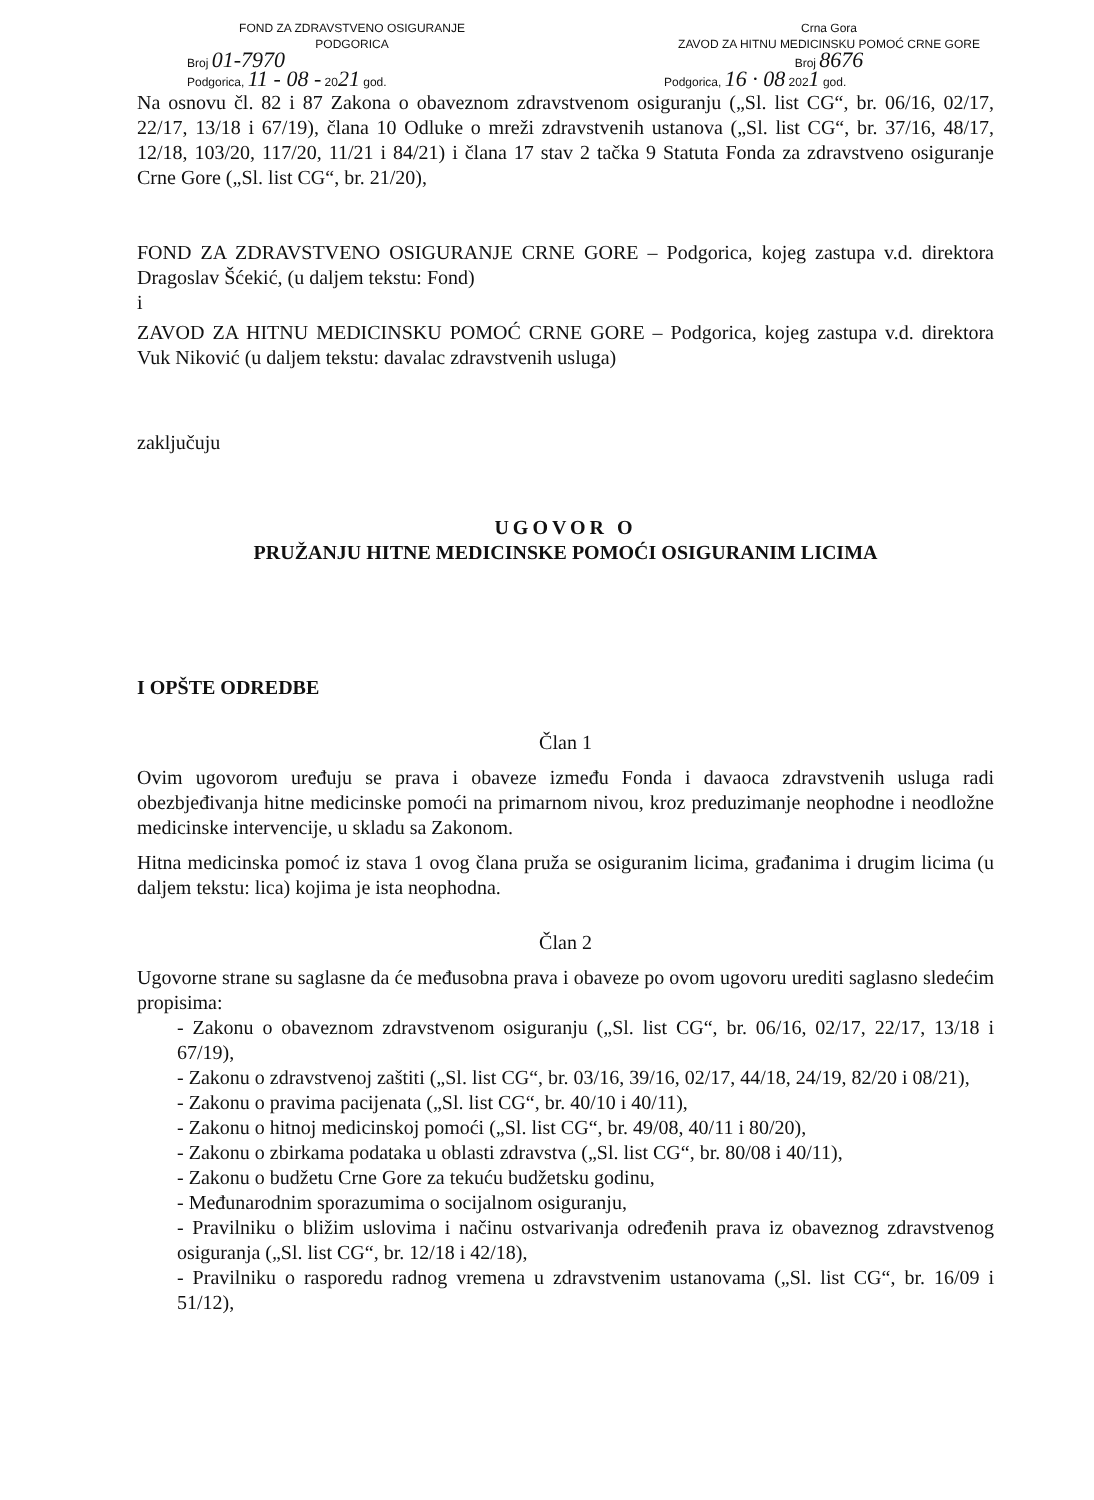FOND ZA ZDRAVSTVENO OSIGURANJE
PODGORICA
Broj 01-7970
Podgorica, 11 - 08 - 2021 god.
Crna Gora
ZAVOD ZA HITNU MEDICINSKU POMOĆ CRNE GORE
Broj 8676
Podgorica, 16 · 08 2021 god.
Na osnovu čl. 82 i 87 Zakona o obaveznom zdravstvenom osiguranju („Sl. list CG“, br. 06/16, 02/17, 22/17, 13/18 i 67/19), člana 10 Odluke o mreži zdravstvenih ustanova („Sl. list CG“, br. 37/16, 48/17, 12/18, 103/20, 117/20, 11/21 i 84/21) i člana 17 stav 2 tačka 9 Statuta Fonda za zdravstveno osiguranje Crne Gore („Sl. list CG“, br. 21/20),
FOND ZA ZDRAVSTVENO OSIGURANJE CRNE GORE – Podgorica, kojeg zastupa v.d. direktora Dragoslav Šćekić, (u daljem tekstu: Fond)
i
ZAVOD ZA HITNU MEDICINSKU POMOĆ CRNE GORE – Podgorica, kojeg zastupa v.d. direktora Vuk Niković (u daljem tekstu: davalac zdravstvenih usluga)
zaključuju
UGOVOR O
PRUŽANJU HITNE MEDICINSKE POMOĆI OSIGURANIM LICIMA
I OPŠTE ODREDBE
Član 1
Ovim ugovorom uređuju se prava i obaveze između Fonda i davaoca zdravstvenih usluga radi obezbjeđivanja hitne medicinske pomoći na primarnom nivou, kroz preduzimanje neophodne i neodložne medicinske intervencije, u skladu sa Zakonom.
Hitna medicinska pomoć iz stava 1 ovog člana pruža se osiguranim licima, građanima i drugim licima (u daljem tekstu: lica) kojima je ista neophodna.
Član 2
Ugovorne strane su saglasne da će međusobna prava i obaveze po ovom ugovoru urediti saglasno sledećim propisima:
- Zakonu o obaveznom zdravstvenom osiguranju („Sl. list CG“, br. 06/16, 02/17, 22/17, 13/18 i 67/19),
- Zakonu o zdravstvenoj zaštiti („Sl. list CG“, br. 03/16, 39/16, 02/17, 44/18, 24/19, 82/20 i 08/21),
- Zakonu o pravima pacijenata („Sl. list CG“, br. 40/10 i 40/11),
- Zakonu o hitnoj medicinskoj pomoći („Sl. list CG“, br. 49/08, 40/11 i 80/20),
- Zakonu o zbirkama podataka u oblasti zdravstva („Sl. list CG“, br. 80/08 i 40/11),
- Zakonu o budžetu Crne Gore za tekuću budžetsku godinu,
- Međunarodnim sporazumima o socijalnom osiguranju,
- Pravilniku o bližim uslovima i načinu ostvarivanja određenih prava iz obaveznog zdravstvenog osiguranja („Sl. list CG“, br. 12/18 i 42/18),
- Pravilniku o rasporedu radnog vremena u zdravstvenim ustanovama („Sl. list CG“, br. 16/09 i 51/12),